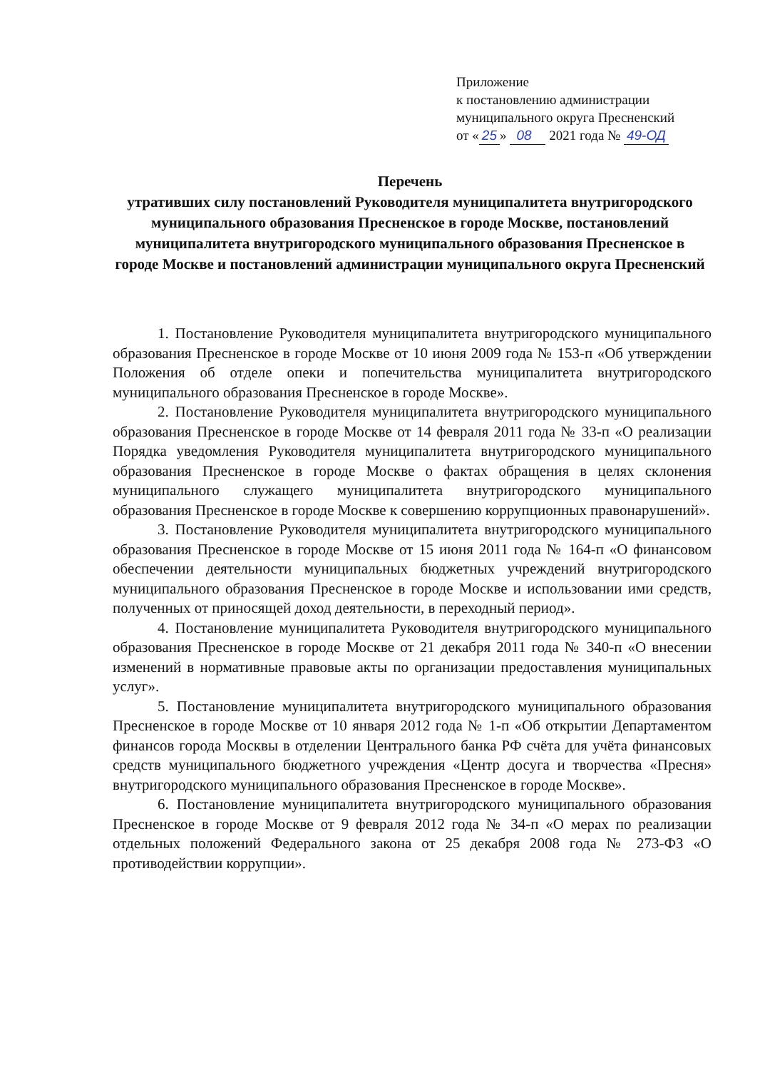Приложение
к постановлению администрации
муниципального округа Пресненский
от « 25 » 08 2021 года № 49-ОД
Перечень
утративших силу постановлений Руководителя муниципалитета внутригородского муниципального образования Пресненское в городе Москве, постановлений муниципалитета внутригородского муниципального образования Пресненское в городе Москве и постановлений администрации муниципального округа Пресненский
1. Постановление Руководителя муниципалитета внутригородского муниципального образования Пресненское в городе Москве от 10 июня 2009 года № 153-п «Об утверждении Положения об отделе опеки и попечительства муниципалитета внутригородского муниципального образования Пресненское в городе Москве».
2. Постановление Руководителя муниципалитета внутригородского муниципального образования Пресненское в городе Москве от 14 февраля 2011 года № 33-п «О реализации Порядка уведомления Руководителя муниципалитета внутригородского муниципального образования Пресненское в городе Москве о фактах обращения в целях склонения муниципального служащего муниципалитета внутригородского муниципального образования Пресненское в городе Москве к совершению коррупционных правонарушений».
3. Постановление Руководителя муниципалитета внутригородского муниципального образования Пресненское в городе Москве от 15 июня 2011 года № 164-п «О финансовом обеспечении деятельности муниципальных бюджетных учреждений внутригородского муниципального образования Пресненское в городе Москве и использовании ими средств, полученных от приносящей доход деятельности, в переходный период».
4. Постановление муниципалитета Руководителя внутригородского муниципального образования Пресненское в городе Москве от 21 декабря 2011 года № 340-п «О внесении изменений в нормативные правовые акты по организации предоставления муниципальных услуг».
5. Постановление муниципалитета внутригородского муниципального образования Пресненское в городе Москве от 10 января 2012 года № 1-п «Об открытии Департаментом финансов города Москвы в отделении Центрального банка РФ счёта для учёта финансовых средств муниципального бюджетного учреждения «Центр досуга и творчества «Пресня» внутригородского муниципального образования Пресненское в городе Москве».
6. Постановление муниципалитета внутригородского муниципального образования Пресненское в городе Москве от 9 февраля 2012 года № 34-п «О мерах по реализации отдельных положений Федерального закона от 25 декабря 2008 года № 273-ФЗ «О противодействии коррупции».